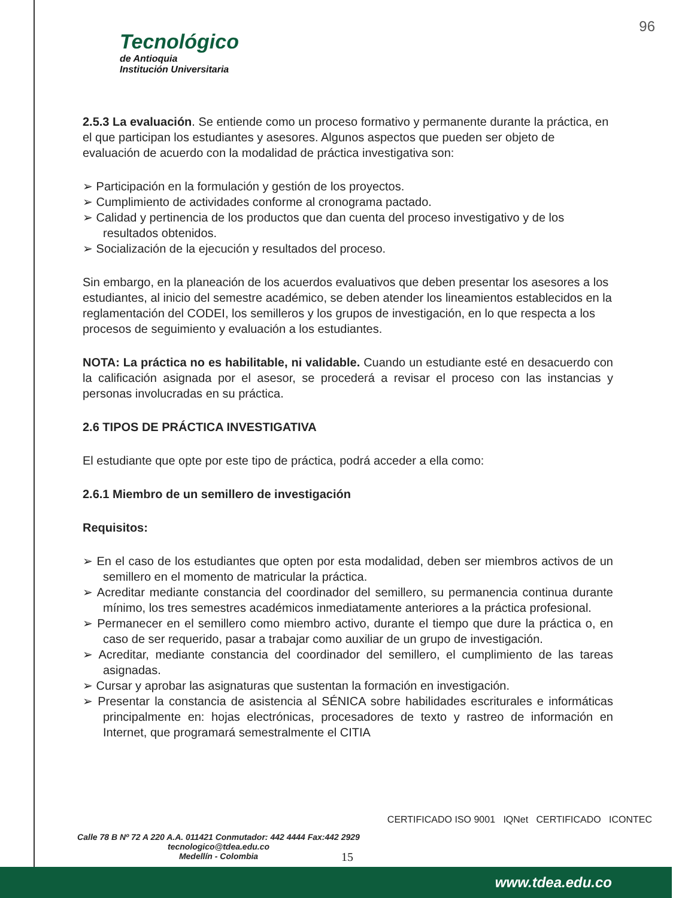96
Tecnológico
de Antioquia
Institución Universitaria
2.5.3 La evaluación. Se entiende como un proceso formativo y permanente durante la práctica, en el que participan los estudiantes y asesores. Algunos aspectos que pueden ser objeto de evaluación de acuerdo con la modalidad de práctica investigativa son:
➢ Participación en la formulación y gestión de los proyectos.
➢ Cumplimiento de actividades conforme al cronograma pactado.
➢ Calidad y pertinencia de los productos que dan cuenta del proceso investigativo y de los resultados obtenidos.
➢ Socialización de la ejecución y resultados del proceso.
Sin embargo, en la planeación de los acuerdos evaluativos que deben presentar los asesores a los estudiantes, al inicio del semestre académico, se deben atender los lineamientos establecidos en la reglamentación del CODEI, los semilleros y los grupos de investigación, en lo que respecta a los procesos de seguimiento y evaluación a los estudiantes.
NOTA: La práctica no es habilitable, ni validable. Cuando un estudiante esté en desacuerdo con la calificación asignada por el asesor, se procederá a revisar el proceso con las instancias y personas involucradas en su práctica.
2.6 TIPOS DE PRÁCTICA INVESTIGATIVA
El estudiante que opte por este tipo de práctica, podrá acceder a ella como:
2.6.1 Miembro de un semillero de investigación
Requisitos:
➢ En el caso de los estudiantes que opten por esta modalidad, deben ser miembros activos de un semillero en el momento de matricular la práctica.
➢ Acreditar mediante constancia del coordinador del semillero, su permanencia continua durante mínimo, los tres semestres académicos inmediatamente anteriores a la práctica profesional.
➢ Permanecer en el semillero como miembro activo, durante el tiempo que dure la práctica o, en caso de ser requerido, pasar a trabajar como auxiliar de un grupo de investigación.
➢ Acreditar, mediante constancia del coordinador del semillero, el cumplimiento de las tareas asignadas.
➢ Cursar y aprobar las asignaturas que sustentan la formación en investigación.
➢ Presentar la constancia de asistencia al SÉNICA sobre habilidades escriturales e informáticas principalmente en: hojas electrónicas, procesadores de texto y rastreo de información en Internet, que programará semestralmente el CITIA
CERTIFICADO ISO 9001 IQNet CERTIFICADO ICONTEC
Calle 78 B Nº 72 A 220 A.A. 011421 Conmutador: 442 4444 Fax:442 2929
tecnologico@tdea.edu.co
Medellín - Colombia
15
www.tdea.edu.co